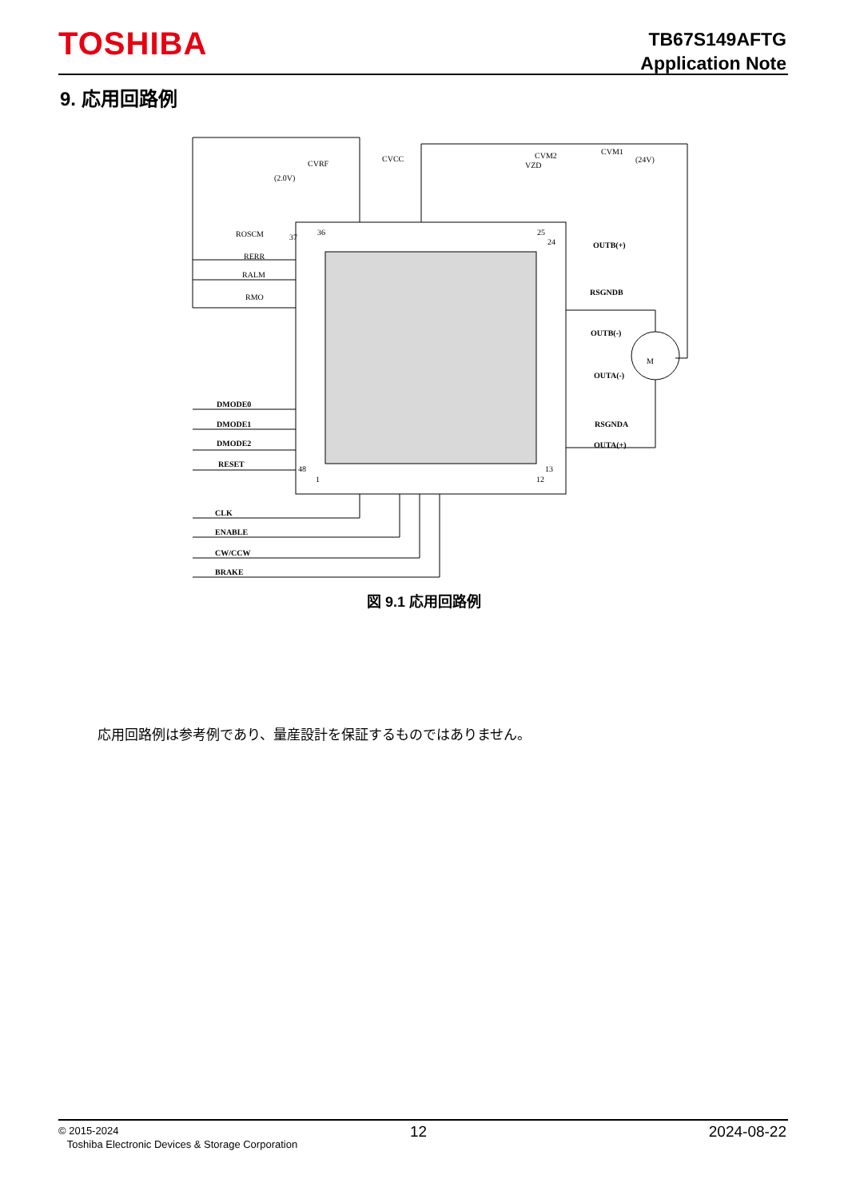TOSHIBA
TB67S149AFTG
Application Note
9. 応用回路例
37
36
25
24
48
1
13
12
ROSCM
RERR
RALM
RMO
CVRF
(2.0V)
CVCC
CVM2
VZD
CVM1
(24V)
M
OUTB(+)
RSGNDB
OUTB(-)
OUTA(-)
RSGNDA
OUTA(+)
DMODE0
DMODE1
DMODE2
RESET
CLK
ENABLE
CW/CCW
BRAKE
図 9.1 応用回路例
応用回路例は参考例であり、量産設計を保証するものではありません。
© 2015-2024
Toshiba Electronic Devices & Storage Corporation
12 2024-08-22